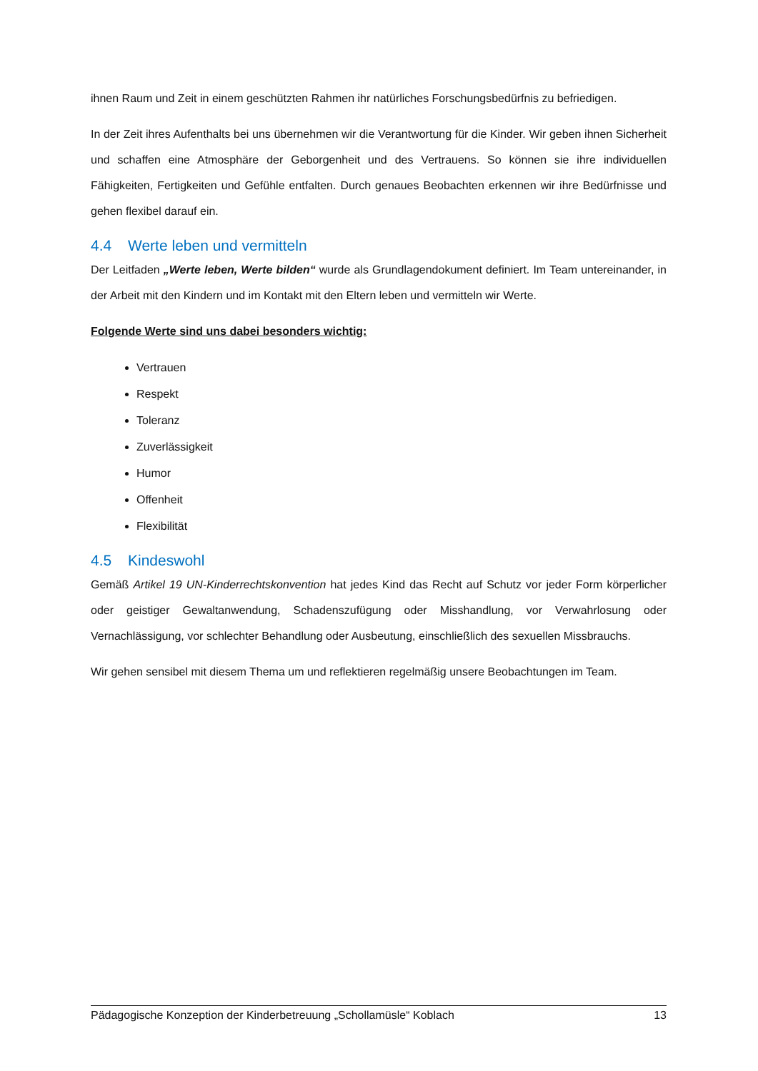ihnen Raum und Zeit in einem geschützten Rahmen ihr natürliches Forschungsbedürfnis zu befriedigen.
In der Zeit ihres Aufenthalts bei uns übernehmen wir die Verantwortung für die Kinder. Wir geben ihnen Sicherheit und schaffen eine Atmosphäre der Geborgenheit und des Vertrauens. So können sie ihre individuellen Fähigkeiten, Fertigkeiten und Gefühle entfalten. Durch genaues Beobachten erkennen wir ihre Bedürfnisse und gehen flexibel darauf ein.
4.4 Werte leben und vermitteln
Der Leitfaden „Werte leben, Werte bilden“ wurde als Grundlagendokument definiert. Im Team untereinander, in der Arbeit mit den Kindern und im Kontakt mit den Eltern leben und vermitteln wir Werte.
Folgende Werte sind uns dabei besonders wichtig:
Vertrauen
Respekt
Toleranz
Zuverlässigkeit
Humor
Offenheit
Flexibilität
4.5 Kindeswohl
Gemäß Artikel 19 UN-Kinderrechtskonvention hat jedes Kind das Recht auf Schutz vor jeder Form körperlicher oder geistiger Gewaltanwendung, Schadenszufügung oder Misshandlung, vor Verwahrlosung oder Vernachlässigung, vor schlechter Behandlung oder Ausbeutung, einschließlich des sexuellen Missbrauchs.
Wir gehen sensibel mit diesem Thema um und reflektieren regelmäßig unsere Beobachtungen im Team.
Pädagogische Konzeption der Kinderbetreuung „Schollamüsle“ Koblach 13